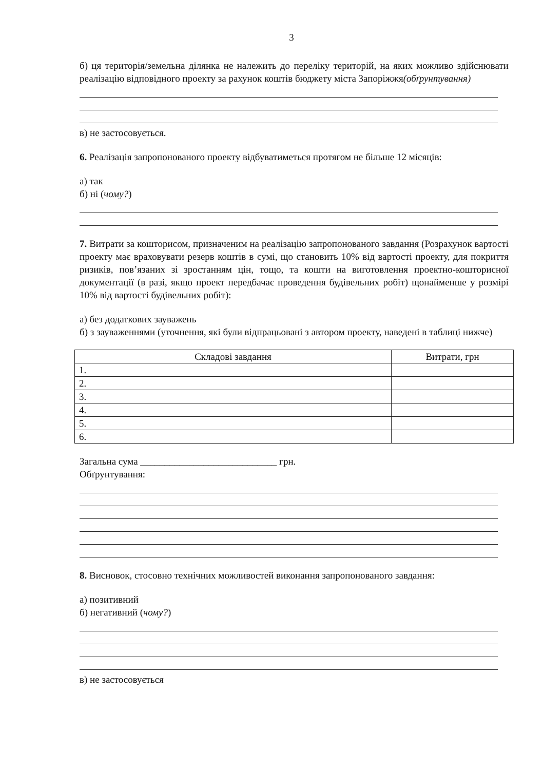3
б) ця територія/земельна ділянка не належить до переліку територій, на яких можливо здійснювати реалізацію відповідного проекту за рахунок коштів бюджету міста Запоріжжя(обґрунтування)
в) не застосовується.
6. Реалізація запропонованого проекту відбуватиметься протягом не більше 12 місяців:
а) так
б) ні (чому?)
7. Витрати за кошторисом, призначеним на реалізацію запропонованого завдання (Розрахунок вартості проекту має враховувати резерв коштів в сумі, що становить 10% від вартості проекту, для покриття ризиків, пов’язаних зі зростанням цін, тощо, та кошти на виготовлення проектно-кошторисної документації (в разі, якщо проект передбачає проведення будівельних робіт) щонайменше у розмірі 10% від вартості будівельних робіт):
а) без додаткових зауважень
б) з зауваженнями (уточнення, які були відпрацьовані з автором проекту, наведені в таблиці нижче)
| Складові завдання | Витрати, грн |
| --- | --- |
| 1. | |
| 2. | |
| 3. | |
| 4. | |
| 5. | |
| 6. | |
Загальна сума ____________________________ грн.
Обґрунтування:
8. Висновок, стосовно технічних можливостей виконання запропонованого завдання:
а) позитивний
б) негативний (чому?)
в) не застосовується